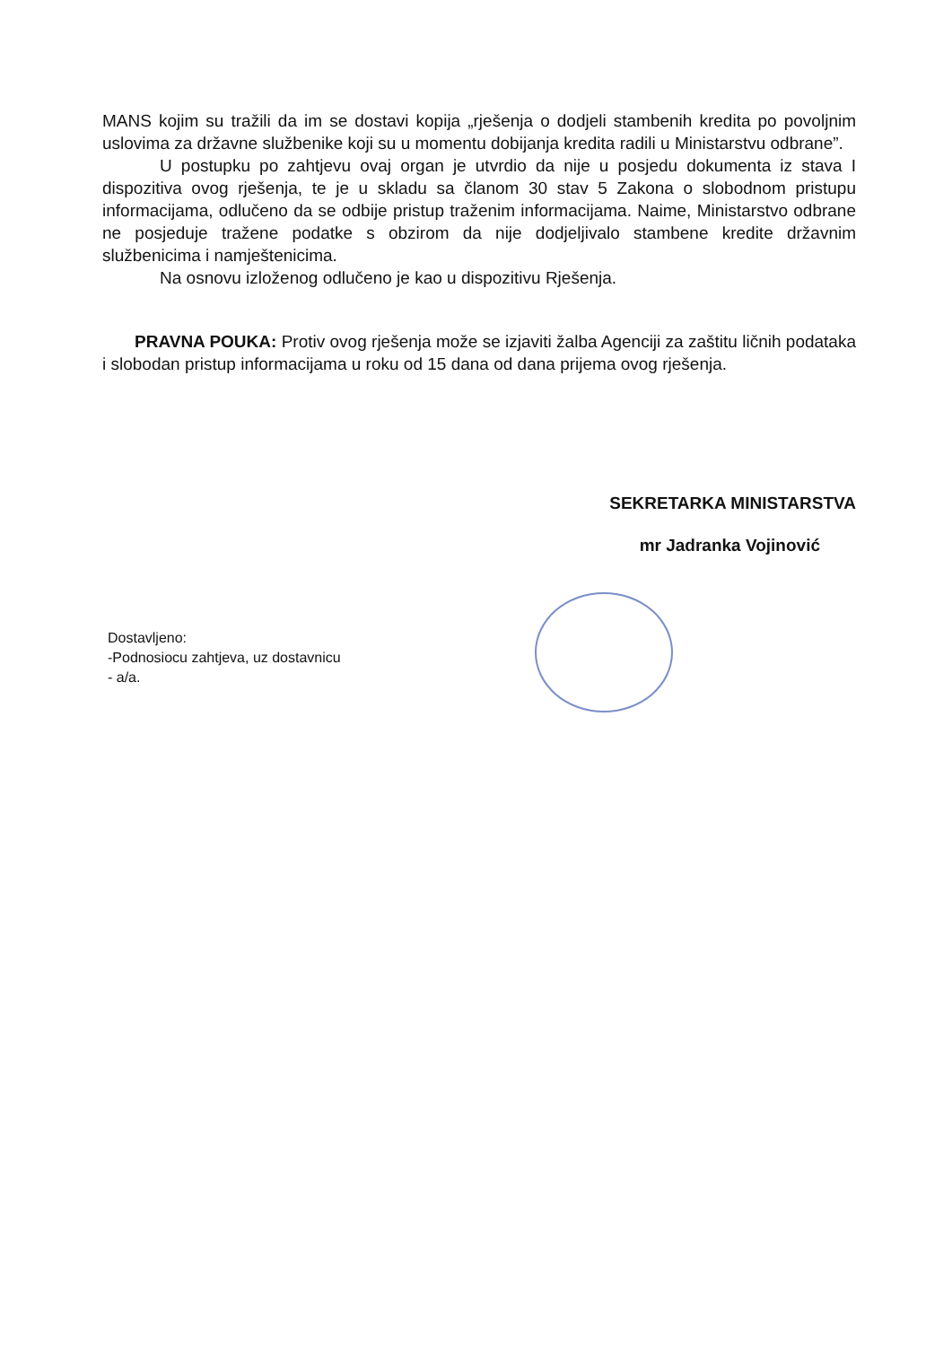MANS kojim su tražili da im se dostavi kopija „rješenja o dodjeli stambenih kredita po povoljnim uslovima za državne službenike koji su u momentu dobijanja kredita radili u Ministarstvu odbrane”.
U postupku po zahtjevu ovaj organ je utvrdio da nije u posjedu dokumenta iz stava I dispozitiva ovog rješenja, te je u skladu sa članom 30 stav 5 Zakona o slobodnom pristupu informacijama, odlučeno da se odbije pristup traženim informacijama. Naime, Ministarstvo odbrane ne posjeduje tražene podatke s obzirom da nije dodjeljivalo stambene kredite državnim službenicima i namještenicima.
Na osnovu izloženog odlučeno je kao u dispozitivu Rješenja.
PRAVNA POUKA: Protiv ovog rješenja može se izjaviti žalba Agenciji za zaštitu ličnih podataka i slobodan pristup informacijama u roku od 15 dana od dana prijema ovog rješenja.
SEKRETARKA MINISTARSTVA
mr Jadranka Vojinović
Dostavljeno:
-Podnosiocu zahtjeva, uz dostavnicu
- a/a.